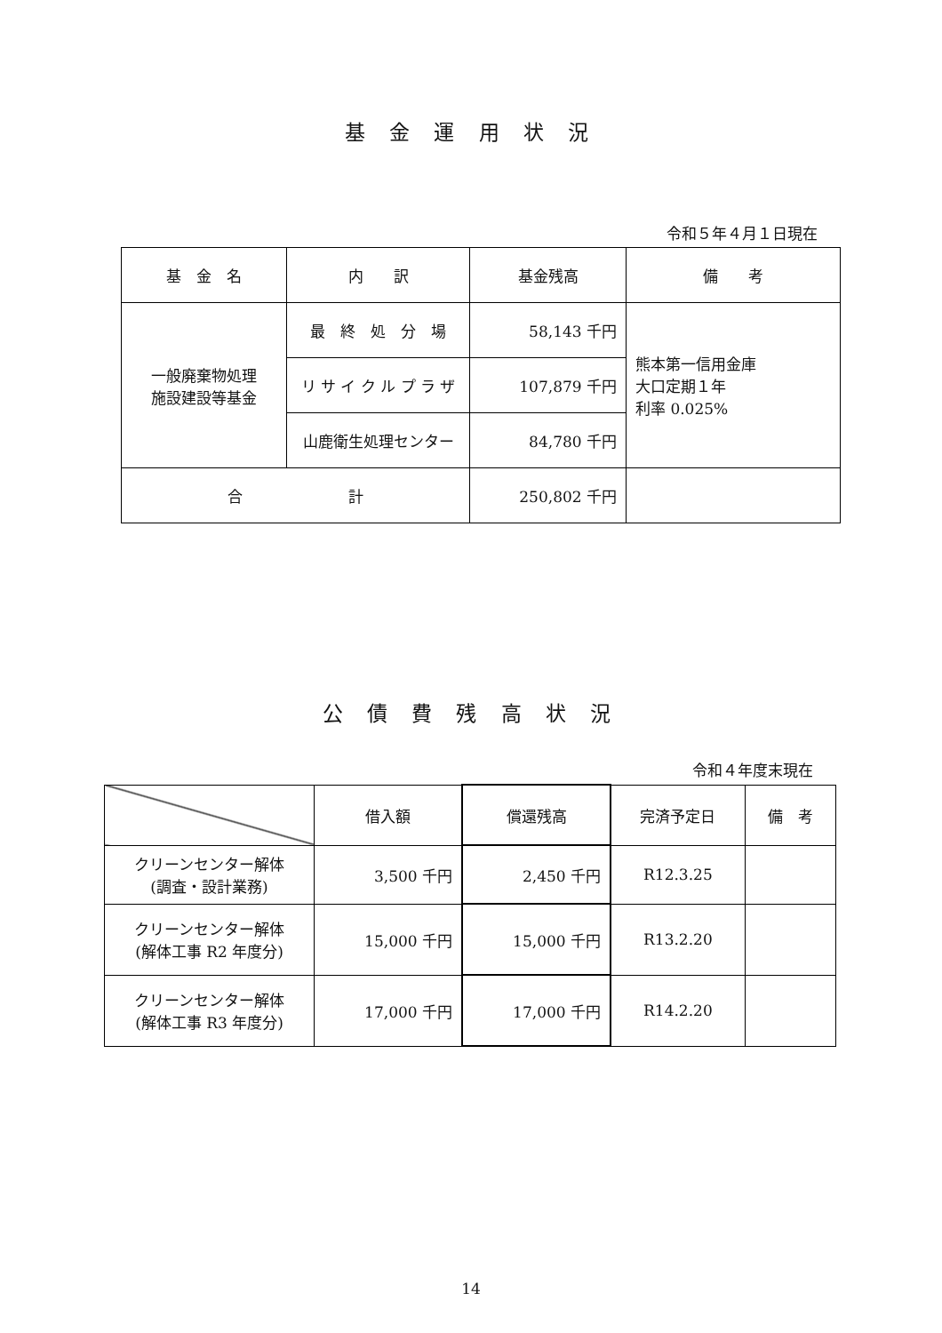基 金 運 用 状 況
令和５年４月１日現在
| 基 金 名 | 内 訳 | 基金残高 | 備 考 |
| --- | --- | --- | --- |
| 一般廃棄物処理 施設建設等基金 | 最 終 処 分 場 | 58,143 千円 | 熊本第一信用金庫 大口定期１年 利率 0.025% |
| | リ サ イ ク ル プ ラ ザ | 107,879 千円 | |
| | 山鹿衛生処理センター | 84,780 千円 | |
| 合 計 | | 250,802 千円 | |
公 債 費 残 高 状 況
令和４年度末現在
| | 借入額 | 償還残高 | 完済予定日 | 備 考 |
| クリーンセンター解体 (調査・設計業務) | 3,500 千円 | 2,450 千円 | R12.3.25 | |
| クリーンセンター解体 (解体工事 R2 年度分) | 15,000 千円 | 15,000 千円 | R13.2.20 | |
| クリーンセンター解体 (解体工事 R3 年度分) | 17,000 千円 | 17,000 千円 | R14.2.20 | |
14